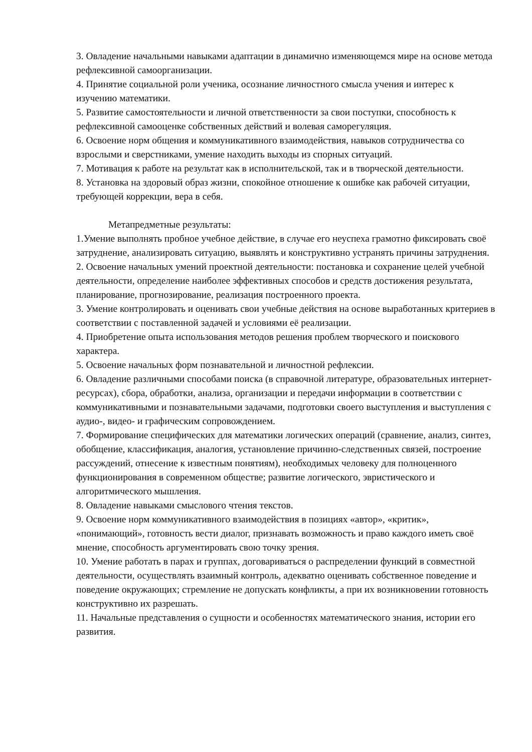3. Овладение начальными навыками адаптации в динамично изменяющемся мире на основе метода рефлексивной самоорганизации.
4. Принятие социальной роли ученика, осознание личностного смысла учения и интерес к изучению математики.
5. Развитие самостоятельности и личной ответственности за свои поступки, способность к рефлексивной самооценке собственных действий и волевая саморегуляция.
6. Освоение норм общения и коммуникативного взаимодействия, навыков сотрудничества со взрослыми и сверстниками, умение находить выходы из спорных ситуаций.
7. Мотивация к работе на результат как в исполнительской, так и в творческой деятельности.
8. Установка на здоровый образ жизни, спокойное отношение к ошибке как рабочей ситуации, требующей коррекции, вера в себя.
Метапредметные результаты:
1.Умение выполнять пробное учебное действие, в случае его неуспеха грамотно фиксировать своё затруднение, анализировать ситуацию, выявлять и конструктивно устранять причины затруднения.
2. Освоение начальных умений проектной деятельности: постановка и сохранение целей учебной деятельности, определение наиболее эффективных способов и средств достижения результата, планирование, прогнозирование, реализация построенного проекта.
3. Умение контролировать и оценивать свои учебные действия на основе выработанных критериев в соответствии с поставленной задачей и условиями её реализации.
4. Приобретение опыта использования методов решения проблем творческого и поискового характера.
5. Освоение начальных форм познавательной и личностной рефлексии.
6. Овладение различными способами поиска (в справочной литературе, образовательных интернет-ресурсах), сбора, обработки, анализа, организации и передачи информации в соответствии с коммуникативными и познавательными задачами, подготовки своего выступления и выступления с аудио-, видео- и графическим сопровождением.
7. Формирование специфических для математики логических операций (сравнение, анализ, синтез, обобщение, классификация, аналогия, установление причинно-следственных связей, построение рассуждений, отнесение к известным понятиям), необходимых человеку для полноценного функционирования в современном обществе; развитие логического, эвристического и алгоритмического мышления.
8. Овладение навыками смыслового чтения текстов.
9. Освоение норм коммуникативного взаимодействия в позициях «автор», «критик», «понимающий», готовность вести диалог, признавать возможность и право каждого иметь своё мнение, способность аргументировать свою точку зрения.
10. Умение работать в парах и группах, договариваться о распределении функций в совместной деятельности, осуществлять взаимный контроль, адекватно оценивать собственное поведение и поведение окружающих; стремление не допускать конфликты, а при их возникновении готовность конструктивно их разрешать.
11. Начальные представления о сущности и особенностях математического знания, истории его развития.